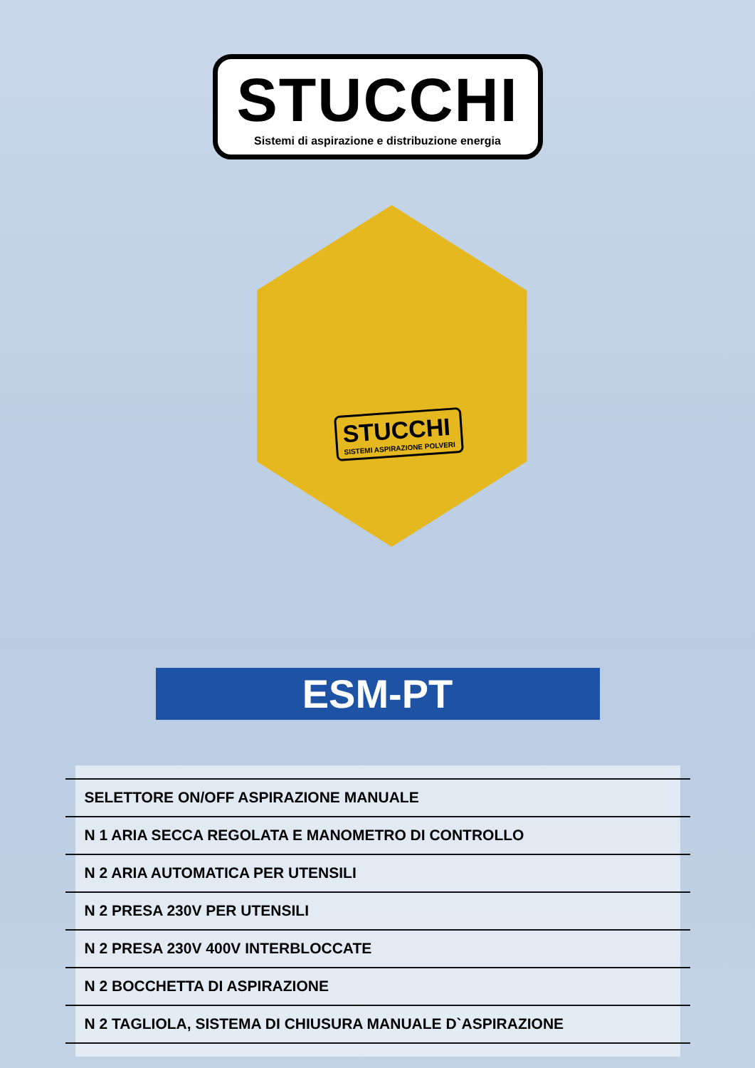STUCCHI
Sistemi di aspirazione e distribuzione energia
STUCCHI
SISTEMI ASPIRAZIONE POLVERI
ESM-PT
SELETTORE ON/OFF ASPIRAZIONE MANUALE
N 1 ARIA SECCA REGOLATA E MANOMETRO DI CONTROLLO
N 2 ARIA AUTOMATICA PER UTENSILI
N 2 PRESA 230V PER UTENSILI
N 2 PRESA 230V 400V INTERBLOCCATE
N 2 BOCCHETTA DI ASPIRAZIONE
N 2 TAGLIOLA, SISTEMA DI CHIUSURA MANUALE D`ASPIRAZIONE